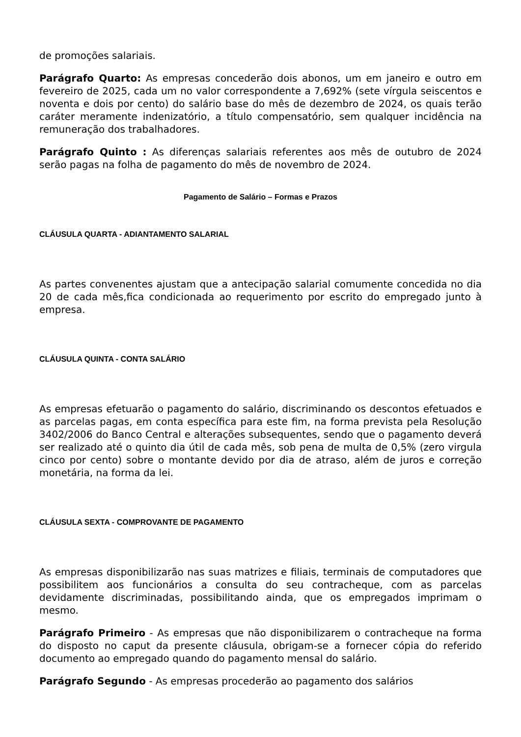de promoções salariais.
Parágrafo Quarto: As empresas concederão dois abonos, um em janeiro e outro em fevereiro de 2025, cada um no valor correspondente a 7,692% (sete vírgula seiscentos e noventa e dois por cento) do salário base do mês de dezembro de 2024, os quais terão caráter meramente indenizatório, a título compensatório, sem qualquer incidência na remuneração dos trabalhadores.
Parágrafo Quinto : As diferenças salariais referentes aos mês de outubro de 2024 serão pagas na folha de pagamento do mês de novembro de 2024.
Pagamento de Salário – Formas e Prazos
CLÁUSULA QUARTA - ADIANTAMENTO SALARIAL
As partes convenentes ajustam que a antecipação salarial comumente concedida no dia 20 de cada mês,fica condicionada ao requerimento por escrito do empregado junto à empresa.
CLÁUSULA QUINTA - CONTA SALÁRIO
As empresas efetuarão o pagamento do salário, discriminando os descontos efetuados e as parcelas pagas, em conta específica para este fim, na forma prevista pela Resolução 3402/2006 do Banco Central e alterações subsequentes, sendo que o pagamento deverá ser realizado até o quinto dia útil de cada mês, sob pena de multa de 0,5% (zero virgula cinco por cento) sobre o montante devido por dia de atraso, além de juros e correção monetária, na forma da lei.
CLÁUSULA SEXTA - COMPROVANTE DE PAGAMENTO
As empresas disponibilizarão nas suas matrizes e filiais, terminais de computadores que possibilitem aos funcionários a consulta do seu contracheque, com as parcelas devidamente discriminadas, possibilitando ainda, que os empregados imprimam o mesmo.
Parágrafo Primeiro - As empresas que não disponibilizarem o contracheque na forma do disposto no caput da presente cláusula, obrigam-se a fornecer cópia do referido documento ao empregado quando do pagamento mensal do salário.
Parágrafo Segundo - As empresas procederão ao pagamento dos salários